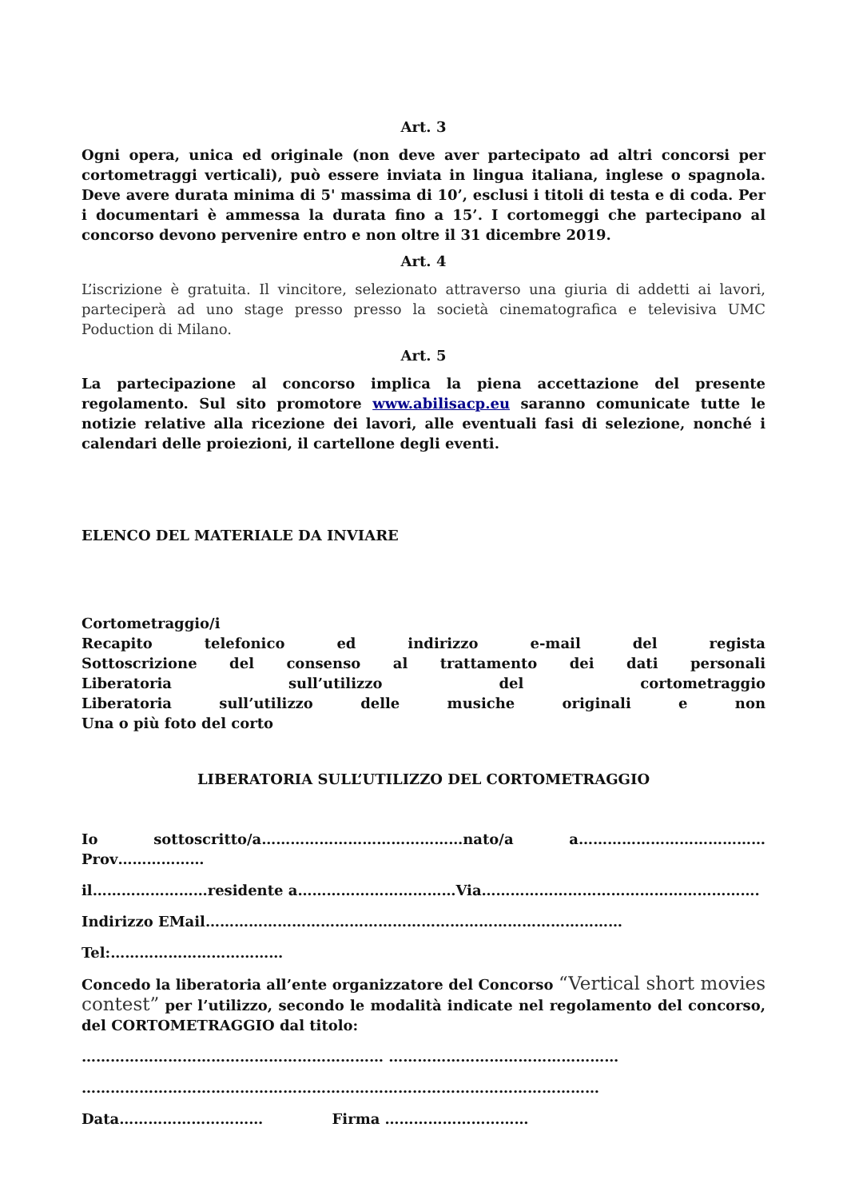Art. 3
Ogni opera, unica ed originale (non deve aver partecipato ad altri concorsi per cortometraggi verticali), può essere inviata in lingua italiana, inglese o spagnola. Deve avere durata minima di 5' massima di 10’, esclusi i titoli di testa e di coda. Per i documentari è ammessa la durata fino a 15’. I cortomeggi che partecipano al concorso devono pervenire entro e non oltre il 31 dicembre 2019.
Art. 4
L’iscrizione è gratuita. Il vincitore, selezionato attraverso una giuria di addetti ai lavori, parteciperà ad uno stage presso presso la società cinematografica e televisiva UMC Poduction di Milano.
Art. 5
La partecipazione al concorso implica la piena accettazione del presente regolamento. Sul sito promotore www.abilisacp.eu saranno comunicate tutte le notizie relative alla ricezione dei lavori, alle eventuali fasi di selezione, nonché i calendari delle proiezioni, il cartellone degli eventi.
ELENCO DEL MATERIALE DA INVIARE
Cortometraggio/i
Recapito telefonico ed indirizzo e-mail del regista
Sottoscrizione del consenso al trattamento dei dati personali
Liberatoria sull’utilizzo del cortometraggio
Liberatoria sull’utilizzo delle musiche originali e non
Una o più foto del corto
LIBERATORIA SULL’UTILIZZO DEL CORTOMETRAGGIO
Io sottoscritto/a……………………………………nato/a a…………………………………
Prov………………
il……………………residente a……………………………Via………………………………………………….
Indirizzo EMail……………………………………………………………………………
Tel:………………………………
Concedo la liberatoria all’ente organizzatore del Concorso “Vertical short movies contest” per l’utilizzo, secondo le modalità indicate nel regolamento del concorso, del CORTOMETRAGGIO dal titolo:
……………………………………………………… …………………………………………
………………………………………………………………………………………………
Data………………………… Firma …………………………